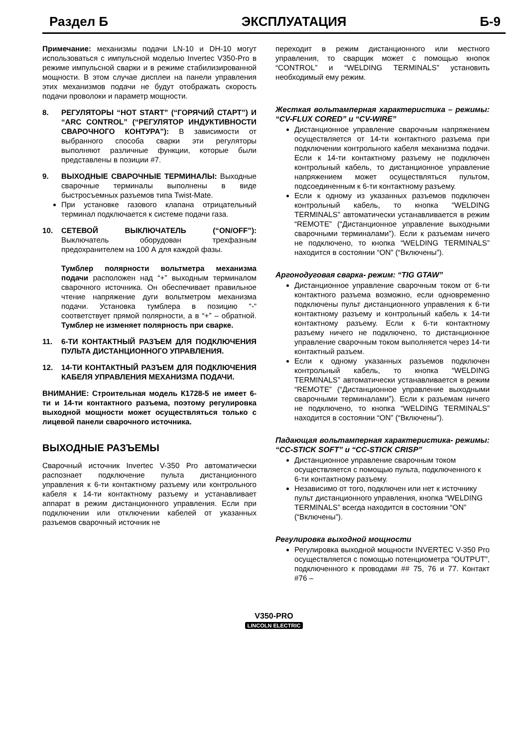Раздел Б ЭКСПЛУАТАЦИЯ Б-9
Примечание: механизмы подачи LN-10 и DH-10 могут использоваться с импульсной моделью Invertec V350-Pro в режиме импульсной сварки и в режиме стабилизированной мощности. В этом случае дисплеи на панели управления этих механизмов подачи не будут отображать скорость подачи проволоки и параметр мощности.
8. РЕГУЛЯТОРЫ “HOT START” (“ГОРЯЧИЙ СТАРТ”) И “ARC CONTROL” (“РЕГУЛЯТОР ИНДУКТИВНОСТИ СВАРОЧНОГО КОНТУРА”): В зависимости от выбранного способа сварки эти регуляторы выполняют различные функции, которые были представлены в позиции #7.
9. ВЫХОДНЫЕ СВАРОЧНЫЕ ТЕРМИНАЛЫ: Выходные сварочные терминалы выполнены в виде быстросъемных разъемов типа Twist-Mate.
При установке газового клапана отрицательный терминал подключается к системе подачи газа.
10. СЕТЕВОЙ ВЫКЛЮЧАТЕЛЬ (“ON/OFF”): Выключатель оборудован трехфазным предохранителем на 100 А для каждой фазы.
Тумблер полярности вольтметра механизма подачи расположен над “+” выходным терминалом сварочного источника. Он обеспечивает правильное чтение напряжение дуги вольтметром механизма подачи. Установка тумблера в позицию “-“ соответствует прямой полярности, а в “+” – обратной. Тумблер не изменяет полярность при сварке.
11. 6-ТИ КОНТАКТНЫЙ РАЗЪЕМ ДЛЯ ПОДКЛЮЧЕНИЯ ПУЛЬТА ДИСТАНЦИОННОГО УПРАВЛЕНИЯ.
12. 14-ТИ КОНТАКТНЫЙ РАЗЪЕМ ДЛЯ ПОДКЛЮЧЕНИЯ КАБЕЛЯ УПРАВЛЕНИЯ МЕХАНИЗМА ПОДАЧИ.
ВНИМАНИЕ: Строительная модель К1728-5 не имеет 6-ти и 14-ти контактного разъема, поэтому регулировка выходной мощности может осуществляться только с лицевой панели сварочного источника.
ВЫХОДНЫЕ РАЗЪЕМЫ
Сварочный источник Invertec V-350 Pro автоматически распознает подключение пульта дистанционного управления к 6-ти контактному разъему или контрольного кабеля к 14-ти контактному разъему и устанавливает аппарат в режим дистанционного управления. Если при подключении или отключении кабелей от указанных разъемов сварочный источник не
переходит в режим дистанционного или местного управления, то сварщик может с помощью кнопок “CONTROL” и “WELDING TERMINALS” установить необходимый ему режим.
Жесткая вольтамперная характеристика – режимы: “CV-FLUX CORED” и “CV-WIRE”
Дистанционное управление сварочным напряжением осуществляется от 14-ти контактного разъема при подключении контрольного кабеля механизма подачи. Если к 14-ти контактному разъему не подключен контрольный кабель, то дистанционное управление напряжением может осуществляться пультом, подсоединенным к 6-ти контактному разъему.
Если к одному из указанных разъемов подключен контрольный кабель, то кнопка “WELDING TERMINALS” автоматически устанавливается в режим “REMOTE” (“Дистанционное управление выходными сварочными терминалами”). Если к разъемам ничего не подключено, то кнопка “WELDING TERMINALS” находится в состоянии “ON” (“Включены”).
Аргонодуговая сварка- режим: “TIG GTAW”
Дистанционное управление сварочным током от 6-ти контактного разъема возможно, если одновременно подключены пульт дистанционного управления к 6-ти контактному разъему и контрольный кабель к 14-ти контактному разъему. Если к 6-ти контактному разъему ничего не подключено, то дистанционное управление сварочным током выполняется через 14-ти контактный разъем.
Если к одному указанных разъемов подключен контрольный кабель, то кнопка “WELDING TERMINALS” автоматически устанавливается в режим “REMOTE” (“Дистанционное управление выходными сварочными терминалами”). Если к разъемам ничего не подключено, то кнопка “WELDING TERMINALS” находится в состоянии “ON” (“Включены”).
Падающая вольтамперная характеристика- режимы: “CC-STICK SOFT” и “CC-STICK CRISP”
Дистанционное управление сварочным током осуществляется с помощью пульта, подключенного к 6-ти контактному разъему.
Независимо от того, подключен или нет к источнику пульт дистанционного управления, кнопка “WELDING TERMINALS” всегда находится в состоянии “ON” (“Включены”).
Регулировка выходной мощности
Регулировка выходной мощности INVERTEC V-350 Pro осуществляется с помощью потенциометра “OUTPUT”, подключенного к проводами ## 75, 76 и 77. Контакт #76 –
V350-PRO
LINCOLN ELECTRIC